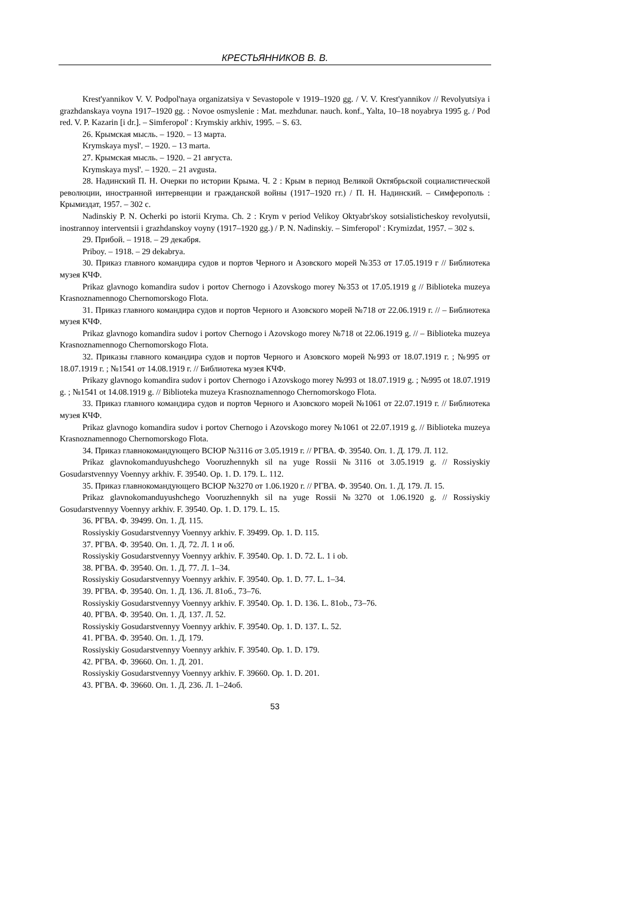КРЕСТЬЯННИКОВ В. В.
Krest'yannikov V. V. Podpol'naya organizatsiya v Sevastopole v 1919–1920 gg. / V. V. Krest'yannikov // Revolyutsiya i grazhdanskaya voyna 1917–1920 gg. : Novoe osmyslenie : Mat. mezhdunar. nauch. konf., Yalta, 10–18 noyabrya 1995 g. / Pod red. V. P. Kazarin [i dr.]. – Simferopol' : Krymskiy arkhiv, 1995. – S. 63.
26. Крымская мысль. – 1920. – 13 марта.
Krymskaya mysl'. – 1920. – 13 marta.
27. Крымская мысль. – 1920. – 21 августа.
Krymskaya mysl'. – 1920. – 21 avgusta.
28. Надинский П. Н. Очерки по истории Крыма. Ч. 2 : Крым в период Великой Октябрьской социалистической революции, иностранной интервенции и гражданской войны (1917–1920 гг.) / П. Н. Надинский. – Симферополь : Крымиздат, 1957. – 302 с.
Nadinskiy P. N. Ocherki po istorii Kryma. Ch. 2 : Krym v period Velikoy Oktyabr'skoy sotsialisticheskoy revolyutsii, inostrannoy interventsii i grazhdanskoy voyny (1917–1920 gg.) / P. N. Nadinskiy. – Simferopol' : Krymizdat, 1957. – 302 s.
29. Прибой. – 1918. – 29 декабря.
Priboy. – 1918. – 29 dekabrya.
30. Приказ главного командира судов и портов Черного и Азовского морей №353 от 17.05.1919 г // Библиотека музея КЧФ.
Prikaz glavnogo komandira sudov i portov Chernogo i Azovskogo morey №353 ot 17.05.1919 g // Biblioteka muzeya Krasnoznamennogo Chernomorskogo Flota.
31. Приказ главного командира судов и портов Черного и Азовского морей №718 от 22.06.1919 г. // – Библиотека музея КЧФ.
Prikaz glavnogo komandira sudov i portov Chernogo i Azovskogo morey №718 ot 22.06.1919 g. // – Biblioteka muzeya Krasnoznamennogo Chernomorskogo Flota.
32. Приказы главного командира судов и портов Черного и Азовского морей №993 от 18.07.1919 г. ; №995 от 18.07.1919 г. ; №1541 от 14.08.1919 г. // Библиотека музея КЧФ.
Prikazy glavnogo komandira sudov i portov Chernogo i Azovskogo morey №993 ot 18.07.1919 g. ; №995 ot 18.07.1919 g. ; №1541 ot 14.08.1919 g. // Biblioteka muzeya Krasnoznamennogo Chernomorskogo Flota.
33. Приказ главного командира судов и портов Черного и Азовского морей №1061 от 22.07.1919 г. // Библиотека музея КЧФ.
Prikaz glavnogo komandira sudov i portov Chernogo i Azovskogo morey №1061 ot 22.07.1919 g. // Biblioteka muzeya Krasnoznamennogo Chernomorskogo Flota.
34. Приказ главнокомандующего ВСЮР №3116 от 3.05.1919 г. // РГВА. Ф. 39540. Оп. 1. Д. 179. Л. 112.
Prikaz glavnokomanduyushchego Vooruzhennykh sil na yuge Rossii №3116 ot 3.05.1919 g. // Rossiyskiy Gosudarstvennyy Voennyy arkhiv. F. 39540. Op. 1. D. 179. L. 112.
35. Приказ главнокомандующего ВСЮР №3270 от 1.06.1920 г. // РГВА. Ф. 39540. Оп. 1. Д. 179. Л. 15.
Prikaz glavnokomanduyushchego Vooruzhennykh sil na yuge Rossii №3270 ot 1.06.1920 g. // Rossiyskiy Gosudarstvennyy Voennyy arkhiv. F. 39540. Op. 1. D. 179. L. 15.
36. РГВА. Ф. 39499. Оп. 1. Д. 115.
Rossiyskiy Gosudarstvennyy Voennyy arkhiv. F. 39499. Op. 1. D. 115.
37. РГВА. Ф. 39540. Оп. 1. Д. 72. Л. 1 и об.
Rossiyskiy Gosudarstvennyy Voennyy arkhiv. F. 39540. Op. 1. D. 72. L. 1 i ob.
38. РГВА. Ф. 39540. Оп. 1. Д. 77. Л. 1–34.
Rossiyskiy Gosudarstvennyy Voennyy arkhiv. F. 39540. Op. 1. D. 77. L. 1–34.
39. РГВА. Ф. 39540. Оп. 1. Д. 136. Л. 81об., 73–76.
Rossiyskiy Gosudarstvennyy Voennyy arkhiv. F. 39540. Op. 1. D. 136. L. 81ob., 73–76.
40. РГВА. Ф. 39540. Оп. 1. Д. 137. Л. 52.
Rossiyskiy Gosudarstvennyy Voennyy arkhiv. F. 39540. Op. 1. D. 137. L. 52.
41. РГВА. Ф. 39540. Оп. 1. Д. 179.
Rossiyskiy Gosudarstvennyy Voennyy arkhiv. F. 39540. Op. 1. D. 179.
42. РГВА. Ф. 39660. Оп. 1. Д. 201.
Rossiyskiy Gosudarstvennyy Voennyy arkhiv. F. 39660. Op. 1. D. 201.
43. РГВА. Ф. 39660. Оп. 1. Д. 236. Л. 1–24об.
53